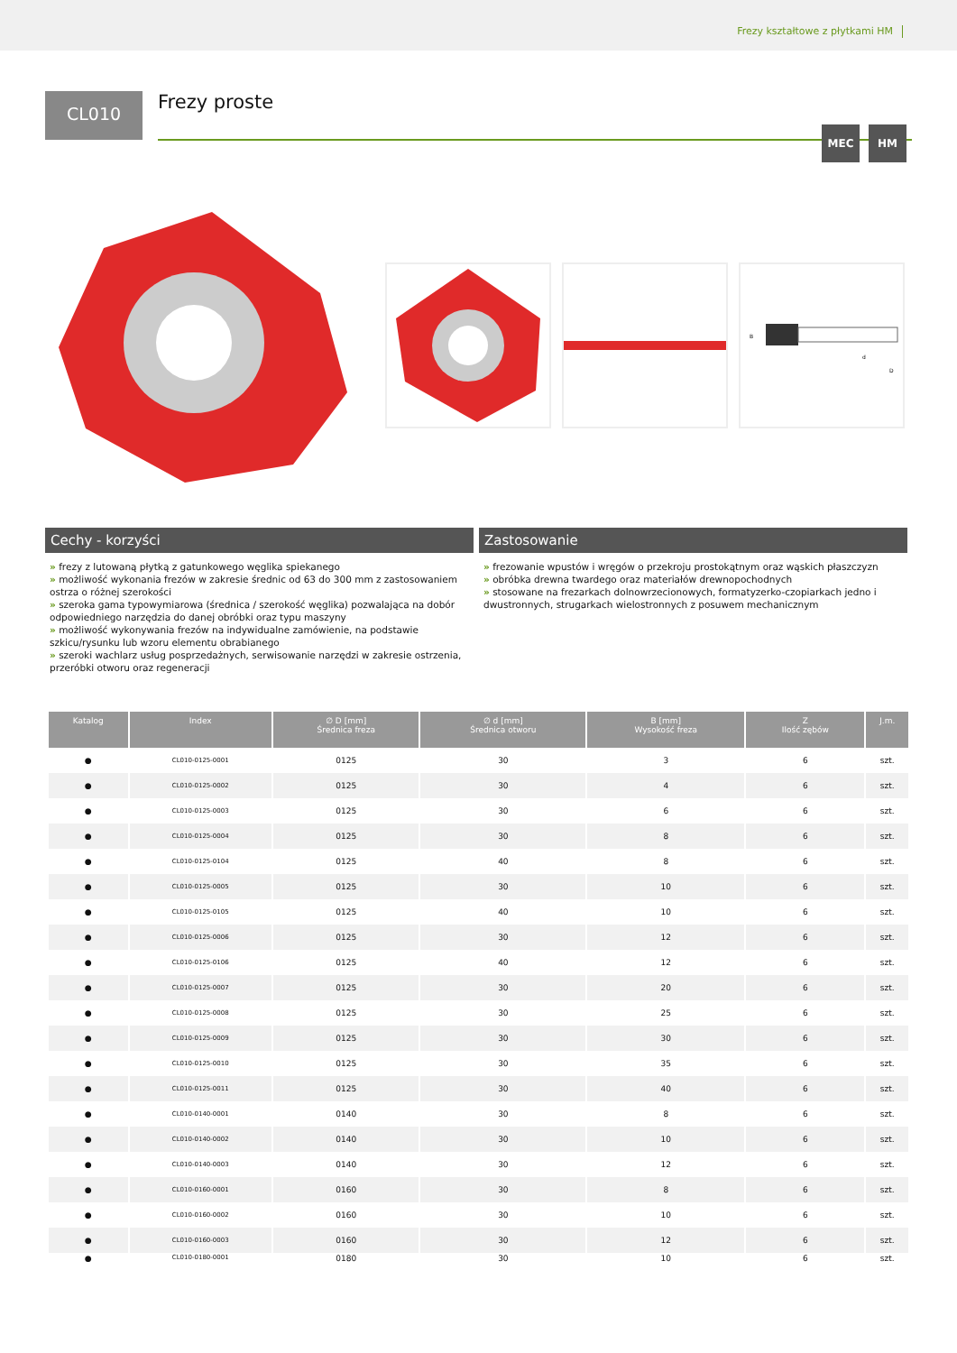Frezy kształtowe z płytkami HM
CL010
Frezy proste
MEC HM
d
D
B
Cechy - korzyści
» frezy z lutowaną płytką z gatunkowego węglika spiekanego
» możliwość wykonania frezów w zakresie średnic od 63 do 300 mm z zastosowaniem ostrza o różnej szerokości
» szeroka gama typowymiarowa (średnica / szerokość węglika) pozwalająca na dobór odpowiedniego narzędzia do danej obróbki oraz typu maszyny
» możliwość wykonywania frezów na indywidualne zamówienie, na podstawie szkicu/rysunku lub wzoru elementu obrabianego
» szeroki wachlarz usług posprzedażnych, serwisowanie narzędzi w zakresie ostrzenia, przeróbki otworu oraz regeneracji
Zastosowanie
» frezowanie wpustów i wręgów o przekroju prostokątnym oraz wąskich płaszczyzn
» obróbka drewna twardego oraz materiałów drewnopochodnych
» stosowane na frezarkach dolnowrzecionowych, formatyzerko-czopiarkach jedno i dwustronnych, strugarkach wielostronnych z posuwem mechanicznym
| Katalog | Index | ∅ D [mm] Średnica freza | ∅ d [mm] Średnica otworu | B [mm] Wysokość freza | Z Ilość zębów | J.m. |
| --- | --- | --- | --- | --- | --- | --- |
| ● | CL010-0125-0001 | 0125 | 30 | 3 | 6 | szt. |
| ● | CL010-0125-0002 | 0125 | 30 | 4 | 6 | szt. |
| ● | CL010-0125-0003 | 0125 | 30 | 6 | 6 | szt. |
| ● | CL010-0125-0004 | 0125 | 30 | 8 | 6 | szt. |
| ● | CL010-0125-0104 | 0125 | 40 | 8 | 6 | szt. |
| ● | CL010-0125-0005 | 0125 | 30 | 10 | 6 | szt. |
| ● | CL010-0125-0105 | 0125 | 40 | 10 | 6 | szt. |
| ● | CL010-0125-0006 | 0125 | 30 | 12 | 6 | szt. |
| ● | CL010-0125-0106 | 0125 | 40 | 12 | 6 | szt. |
| ● | CL010-0125-0007 | 0125 | 30 | 20 | 6 | szt. |
| ● | CL010-0125-0008 | 0125 | 30 | 25 | 6 | szt. |
| ● | CL010-0125-0009 | 0125 | 30 | 30 | 6 | szt. |
| ● | CL010-0125-0010 | 0125 | 30 | 35 | 6 | szt. |
| ● | CL010-0125-0011 | 0125 | 30 | 40 | 6 | szt. |
| ● | CL010-0140-0001 | 0140 | 30 | 8 | 6 | szt. |
| ● | CL010-0140-0002 | 0140 | 30 | 10 | 6 | szt. |
| ● | CL010-0140-0003 | 0140 | 30 | 12 | 6 | szt. |
| ● | CL010-0160-0001 | 0160 | 30 | 8 | 6 | szt. |
| ● | CL010-0160-0002 | 0160 | 30 | 10 | 6 | szt. |
| ● | CL010-0160-0003 | 0160 | 30 | 12 | 6 | szt. |
| ● | CL010-0180-0001 | 0180 | 30 | 10 | 6 | szt. |